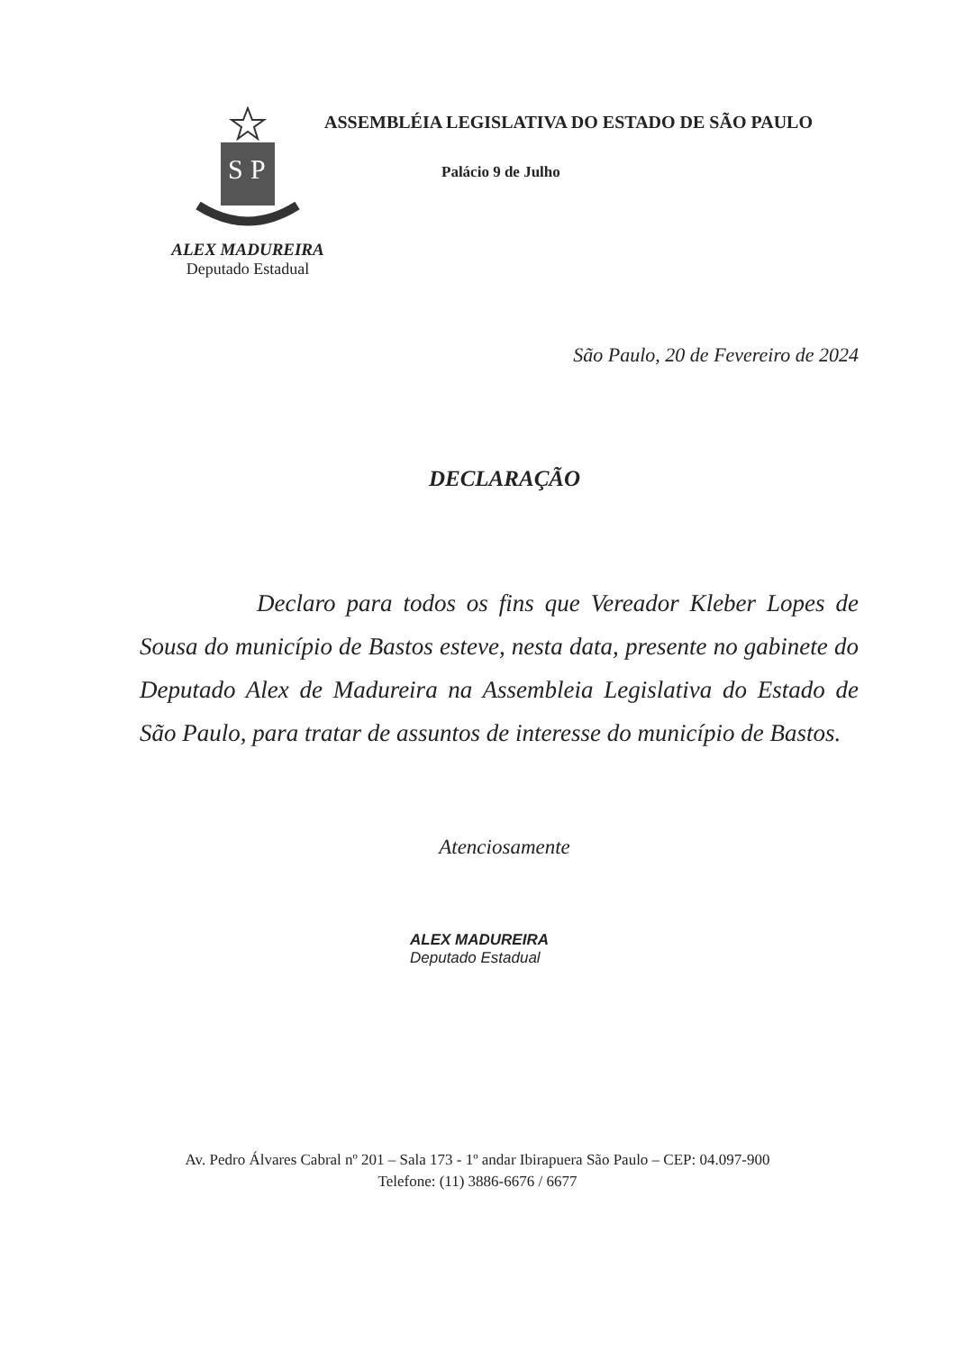S
P
ALEX MADUREIRA
Deputado Estadual
ASSEMBLÉIA LEGISLATIVA DO ESTADO DE SÃO PAULO
Palácio 9 de Julho
São Paulo, 20 de Fevereiro de 2024
DECLARAÇÃO
Declaro para todos os fins que Vereador Kleber Lopes de Sousa do município de Bastos esteve, nesta data, presente no gabinete do Deputado Alex de Madureira na Assembleia Legislativa do Estado de São Paulo, para tratar de assuntos de interesse do município de Bastos.
Atenciosamente
ALEX MADUREIRA
Deputado Estadual
Av. Pedro Álvares Cabral nº 201 – Sala 173 - 1º andar Ibirapuera São Paulo – CEP: 04.097-900
Telefone: (11) 3886-6676 / 6677